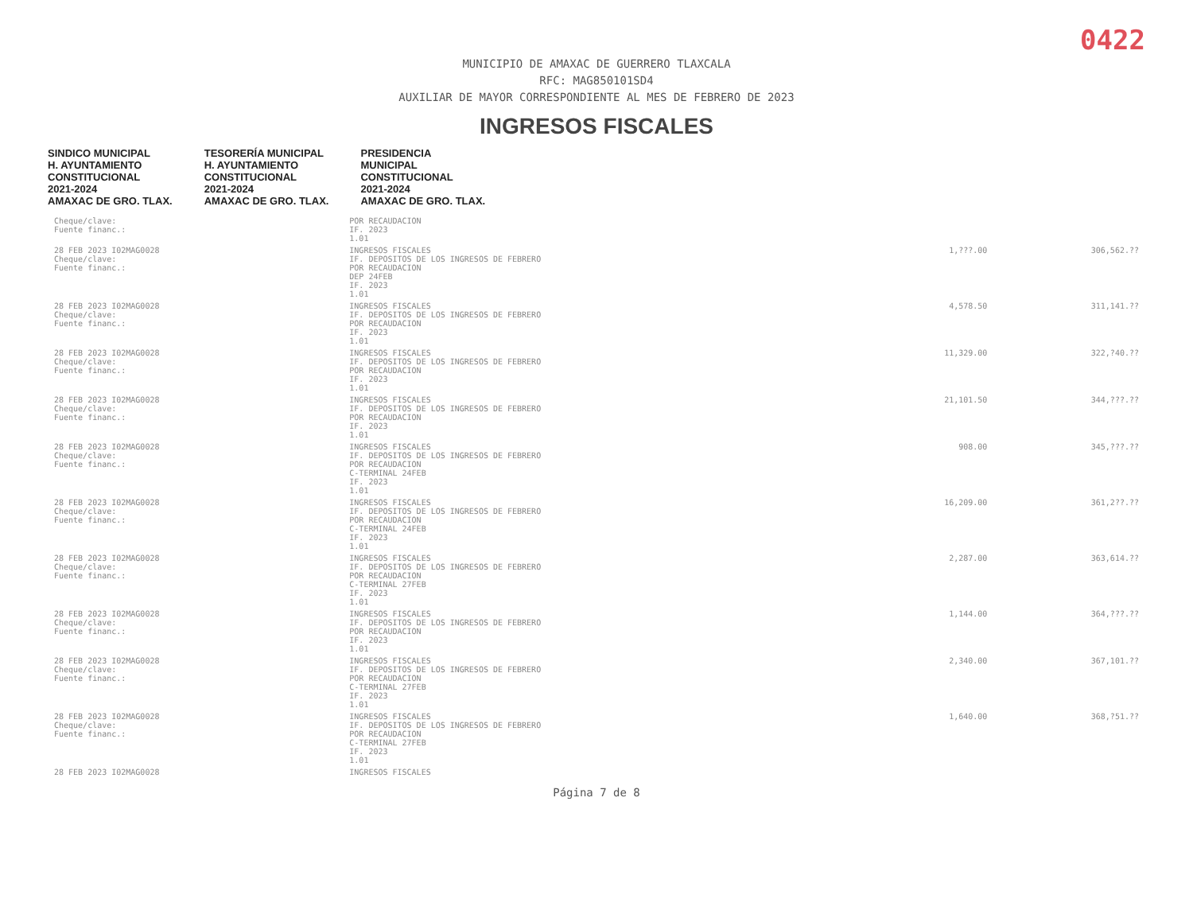0422
MUNICIPIO DE AMAXAC DE GUERRERO TLAXCALA
RFC: MAG850101SD4
AUXILIAR DE MAYOR CORRESPONDIENTE AL MES DE FEBRERO DE 2023
INGRESOS FISCALES
SINDICO MUNICIPAL
H. AYUNTAMIENTO
CONSTITUCIONAL
2021-2024
AMAXAC DE GRO. TLAX.
TESORERÍA MUNICIPAL
H. AYUNTAMIENTO
CONSTITUCIONAL
2021-2024
AMAXAC DE GRO. TLAX.
PRESIDENCIA
MUNICIPAL
CONSTITUCIONAL
2021-2024
AMAXAC DE GRO. TLAX.
| Cheque/clave: Fuente financ.: | POR RECAUDACION IF. 2023 1.01 | | |
| 28 FEB 2023 I02MAG0028 Cheque/clave: Fuente financ.: | INGRESOS FISCALES IF. DEPOSITOS DE LOS INGRESOS DE FEBRERO POR RECAUDACION DEP 24FEB IF. 2023 1.01 | 1,???.00 | 306,562.?? |
| 28 FEB 2023 I02MAG0028 Cheque/clave: Fuente financ.: | INGRESOS FISCALES IF. DEPOSITOS DE LOS INGRESOS DE FEBRERO POR RECAUDACION IF. 2023 1.01 | 4,578.50 | 311,141.?? |
| 28 FEB 2023 I02MAG0028 Cheque/clave: Fuente financ.: | INGRESOS FISCALES IF. DEPOSITOS DE LOS INGRESOS DE FEBRERO POR RECAUDACION IF. 2023 1.01 | 11,329.00 | 322,?40.?? |
| 28 FEB 2023 I02MAG0028 Cheque/clave: Fuente financ.: | INGRESOS FISCALES IF. DEPOSITOS DE LOS INGRESOS DE FEBRERO POR RECAUDACION IF. 2023 1.01 | 21,101.50 | 344,???.?? |
| 28 FEB 2023 I02MAG0028 Cheque/clave: Fuente financ.: | INGRESOS FISCALES IF. DEPOSITOS DE LOS INGRESOS DE FEBRERO POR RECAUDACION C-TERMINAL 24FEB IF. 2023 1.01 | 908.00 | 345,???.?? |
| 28 FEB 2023 I02MAG0028 Cheque/clave: Fuente financ.: | INGRESOS FISCALES IF. DEPOSITOS DE LOS INGRESOS DE FEBRERO POR RECAUDACION C-TERMINAL 24FEB IF. 2023 1.01 | 16,209.00 | 361,2??.?? |
| 28 FEB 2023 I02MAG0028 Cheque/clave: Fuente financ.: | INGRESOS FISCALES IF. DEPOSITOS DE LOS INGRESOS DE FEBRERO POR RECAUDACION C-TERMINAL 27FEB IF. 2023 1.01 | 2,287.00 | 363,614.?? |
| 28 FEB 2023 I02MAG0028 Cheque/clave: Fuente financ.: | INGRESOS FISCALES IF. DEPOSITOS DE LOS INGRESOS DE FEBRERO POR RECAUDACION IF. 2023 1.01 | 1,144.00 | 364,???.?? |
| 28 FEB 2023 I02MAG0028 Cheque/clave: Fuente financ.: | INGRESOS FISCALES IF. DEPOSITOS DE LOS INGRESOS DE FEBRERO POR RECAUDACION C-TERMINAL 27FEB IF. 2023 1.01 | 2,340.00 | 367,101.?? |
| 28 FEB 2023 I02MAG0028 Cheque/clave: Fuente financ.: | INGRESOS FISCALES IF. DEPOSITOS DE LOS INGRESOS DE FEBRERO POR RECAUDACION C-TERMINAL 27FEB IF. 2023 1.01 | 1,640.00 | 368,?51.?? |
| 28 FEB 2023 I02MAG0028 | INGRESOS FISCALES | | |
Página 7 de 8